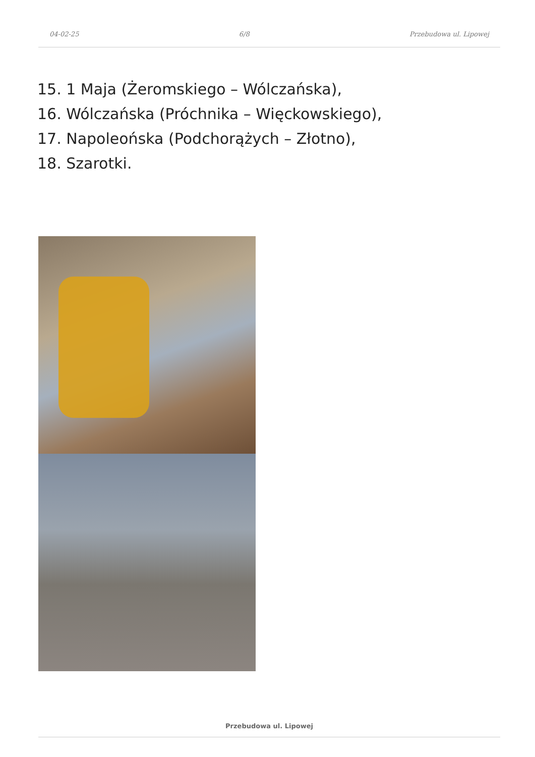04-02-25 6/8 Przebudowa ul. Lipowej
15. 1 Maja (Żeromskiego – Wólczańska),
16. Wólczańska (Próchnika – Więckowskiego),
17. Napoleońska (Podchorążych – Złotno),
18. Szarotki.
Przebudowa ul. Lipowej